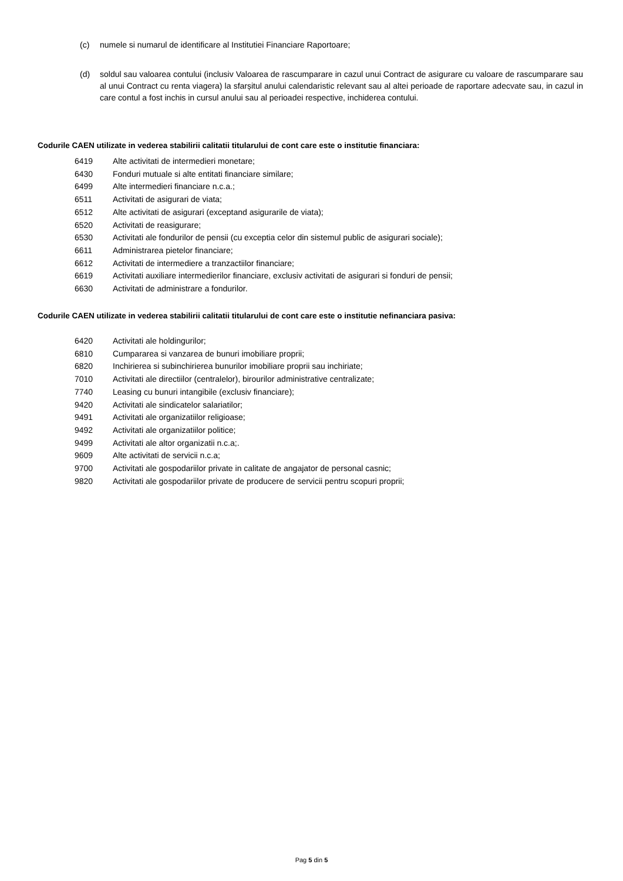(c) numele si numarul de identificare al Institutiei Financiare Raportoare;
(d) soldul sau valoarea contului (inclusiv Valoarea de rascumparare in cazul unui Contract de asigurare cu valoare de rascumparare sau al unui Contract cu renta viagera) la sfarșitul anului calendaristic relevant sau al altei perioade de raportare adecvate sau, in cazul in care contul a fost inchis in cursul anului sau al perioadei respective, inchiderea contului.
Codurile CAEN utilizate in vederea stabilirii calitatii titularului de cont care este o institutie financiara:
6419 Alte activitati de intermedieri monetare;
6430 Fonduri mutuale si alte entitati financiare similare;
6499 Alte intermedieri financiare n.c.a.;
6511 Activitati de asigurari de viata;
6512 Alte activitati de asigurari (exceptand asigurarile de viata);
6520 Activitati de reasigurare;
6530 Activitati ale fondurilor de pensii (cu exceptia celor din sistemul public de asigurari sociale);
6611 Administrarea pietelor financiare;
6612 Activitati de intermediere a tranzactiilor financiare;
6619 Activitati auxiliare intermedierilor financiare, exclusiv activitati de asigurari si fonduri de pensii;
6630 Activitati de administrare a fondurilor.
Codurile CAEN utilizate in vederea stabilirii calitatii titularului de cont care este o institutie nefinanciara pasiva:
6420 Activitati ale holdingurilor;
6810 Cumpararea si vanzarea de bunuri imobiliare proprii;
6820 Inchirierea si subinchirierea bunurilor imobiliare proprii sau inchiriate;
7010 Activitati ale directiilor (centralelor), birourilor administrative centralizate;
7740 Leasing cu bunuri intangibile (exclusiv financiare);
9420 Activitati ale sindicatelor salariatilor;
9491 Activitati ale organizatiilor religioase;
9492 Activitati ale organizatiilor politice;
9499 Activitati ale altor organizatii n.c.a;.
9609 Alte activitati de servicii n.c.a;
9700 Activitati ale gospodariilor private in calitate de angajator de personal casnic;
9820 Activitati ale gospodariilor private de producere de servicii pentru scopuri proprii;
Pag 5 din 5